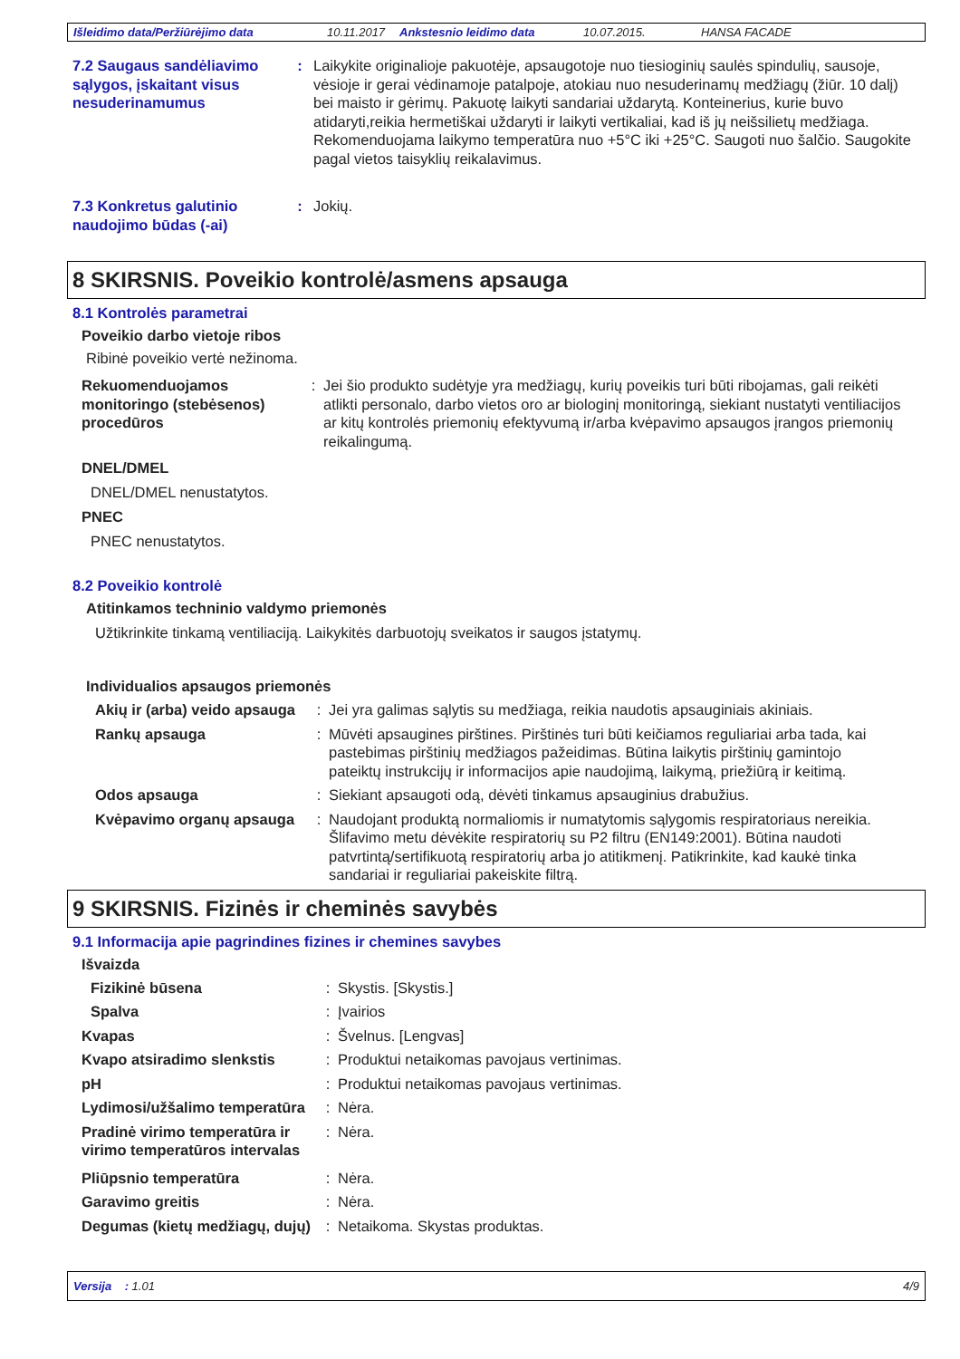Išleidimo data/Peržiūrėjimo data 10.11.2017 Ankstesnio leidimo data 10.07.2015. HANSA FACADE
7.2 Saugaus sandėliavimo sąlygos, įskaitant visus nesuderinamumus
: Laikykite originalioje pakuotėje, apsaugotoje nuo tiesioginių saulės spindulių, sausoje, vėsioje ir gerai vėdinamoje patalpoje, atokiau nuo nesuderinamų medžiagų (žiūr. 10 dalį) bei maisto ir gėrimų. Pakuotę laikyti sandariai uždarytą. Konteinerius, kurie buvo atidaryti,reikia hermetiškai uždaryti ir laikyti vertikaliai, kad iš jų neišsilietų medžiaga. Rekomenduojama laikymo temperatūra nuo +5°C iki +25°C. Saugoti nuo šalčio. Saugokite pagal vietos taisyklių reikalavimus.
7.3 Konkretus galutinio naudojimo būdas (-ai)
: Jokių.
8 SKIRSNIS. Poveikio kontrolė/asmens apsauga
8.1 Kontrolės parametrai
Poveikio darbo vietoje ribos
Ribinė poveikio vertė nežinoma.
Rekuomenduojamos monitoringo (stebėsenos) procedūros
: Jei šio produkto sudėtyje yra medžiagų, kurių poveikis turi būti ribojamas, gali reikėti atlikti personalo, darbo vietos oro ar biologinį monitoringą, siekiant nustatyti ventiliacijos ar kitų kontrolės priemonių efektyvumą ir/arba kvėpavimo apsaugos įrangos priemonių reikalingumą.
DNEL/DMEL
DNEL/DMEL nenustatytos.
PNEC
PNEC nenustatytos.
8.2 Poveikio kontrolė
Atitinkamos techninio valdymo priemonės
Užtikrinkite tinkamą ventiliaciją. Laikykitės darbuotojų sveikatos ir saugos įstatymų.
Individualios apsaugos priemonės
Akių ir (arba) veido apsauga
: Jei yra galimas sąlytis su medžiaga, reikia naudotis apsauginiais akiniais.
Rankų apsauga : Mūvėti apsaugines pirštines. Pirštinės turi būti keičiamos reguliariai arba tada, kai pastebimas pirštinių medžiagos pažeidimas. Būtina laikytis pirštinių gamintojo pateiktų instrukcijų ir informacijos apie naudojimą, laikymą, priežiūrą ir keitimą.
Odos apsauga : Siekiant apsaugoti odą, dėvėti tinkamus apsauginius drabužius.
Kvėpavimo organų apsauga
: Naudojant produktą normaliomis ir numatytomis sąlygomis respiratoriaus nereikia. Šlifavimo metu dėvėkite respiratorių su P2 filtru (EN149:2001). Būtina naudoti patvrtintą/sertifikuotą respiratorių arba jo atitikmenį. Patikrinkite, kad kaukė tinka sandariai ir reguliariai pakeiskite filtrą.
9 SKIRSNIS. Fizinės ir cheminės savybės
9.1 Informacija apie pagrindines fizines ir chemines savybes
Išvaizda
Fizikinė būsena : Skystis. [Skystis.]
Spalva : Įvairios
Kvapas : Švelnus. [Lengvas]
Kvapo atsiradimo slenkstis : Produktui netaikomas pavojaus vertinimas.
pH : Produktui netaikomas pavojaus vertinimas.
Lydimosi/užšalimo temperatūra
: Nėra.
Pradinė virimo temperatūra ir virimo temperatūros intervalas
: Nėra.
Pliūpsnio temperatūra : Nėra.
Garavimo greitis : Nėra.
Degumas (kietų medžiagų, dujų)
: Netaikoma. Skystas produktas.
Versija : 1.01 4/9